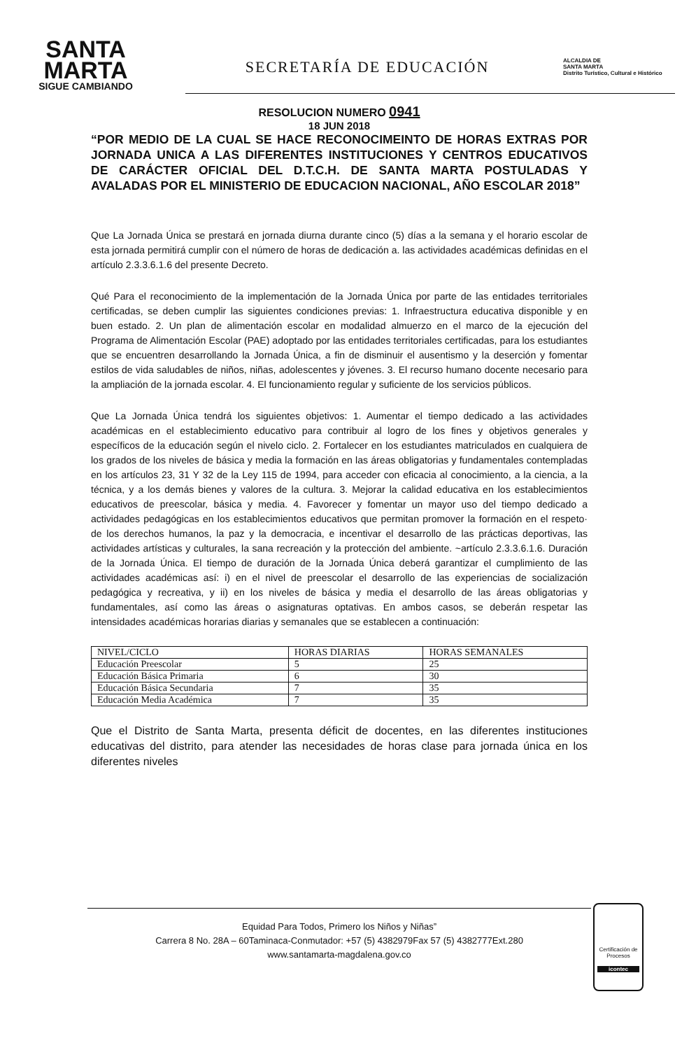SANTA
MARTA
SIGUE CAMBIANDO
SECRETARÍA DE EDUCACIÓN
ALCALDIA DE
SANTA MARTA
Distrito Turístico, Cultural e Histórico
RESOLUCION NUMERO 0941
18 JUN 2018
“POR MEDIO DE LA CUAL SE HACE RECONOCIMEINTO DE HORAS EXTRAS POR JORNADA UNICA A LAS DIFERENTES INSTITUCIONES Y CENTROS EDUCATIVOS DE CARÁCTER OFICIAL DEL D.T.C.H. DE SANTA MARTA POSTULADAS Y AVALADAS POR EL MINISTERIO DE EDUCACION NACIONAL, AÑO ESCOLAR 2018”
Que La Jornada Única se prestará en jornada diurna durante cinco (5) días a la semana y el horario escolar de esta jornada permitirá cumplir con el número de horas de dedicación a. las actividades académicas definidas en el artículo 2.3.3.6.1.6 del presente Decreto.
Qué Para el reconocimiento de la implementación de la Jornada Única por parte de las entidades territoriales certificadas, se deben cumplir las siguientes condiciones previas: 1. Infraestructura educativa disponible y en buen estado. 2. Un plan de alimentación escolar en modalidad almuerzo en el marco de la ejecución del Programa de Alimentación Escolar (PAE) adoptado por las entidades territoriales certificadas, para los estudiantes que se encuentren desarrollando la Jornada Única, a fin de disminuir el ausentismo y la deserción y fomentar estilos de vida saludables de niños, niñas, adolescentes y jóvenes. 3. El recurso humano docente necesario para la ampliación de la jornada escolar. 4. El funcionamiento regular y suficiente de los servicios públicos.
Que La Jornada Única tendrá los siguientes objetivos: 1. Aumentar el tiempo dedicado a las actividades académicas en el establecimiento educativo para contribuir al logro de los fines y objetivos generales y específicos de la educación según el nivelo ciclo. 2. Fortalecer en los estudiantes matriculados en cualquiera de los grados de los niveles de básica y media la formación en las áreas obligatorias y fundamentales contempladas en los artículos 23, 31 Y 32 de la Ley 115 de 1994, para acceder con eficacia al conocimiento, a la ciencia, a la técnica, y a los demás bienes y valores de la cultura. 3. Mejorar la calidad educativa en los establecimientos educativos de preescolar, básica y media. 4. Favorecer y fomentar un mayor uso del tiempo dedicado a actividades pedagógicas en los establecimientos educativos que permitan promover la formación en el respeto· de los derechos humanos, la paz y la democracia, e incentivar el desarrollo de las prácticas deportivas, las actividades artísticas y culturales, la sana recreación y la protección del ambiente. ~artículo 2.3.3.6.1.6. Duración de la Jornada Única. El tiempo de duración de la Jornada Única deberá garantizar el cumplimiento de las actividades académicas así: i) en el nivel de preescolar el desarrollo de las experiencias de socialización pedagógica y recreativa, y ii) en los niveles de básica y media el desarrollo de las áreas obligatorias y fundamentales, así como las áreas o asignaturas optativas. En ambos casos, se deberán respetar las intensidades académicas horarias diarias y semanales que se establecen a continuación:
| NIVEL/CICLO | HORAS DIARIAS | HORAS SEMANALES |
| Educación Preescolar | 5 | 25 |
| Educación Básica Primaria | 6 | 30 |
| Educación Básica Secundaria | 7 | 35 |
| Educación Media Académica | 7 | 35 |
Que el Distrito de Santa Marta, presenta déficit de docentes, en las diferentes instituciones educativas del distrito, para atender las necesidades de horas clase para jornada única en los diferentes niveles
Equidad Para Todos, Primero los Niños y Niñas”
Carrera 8 No. 28A – 60Taminaca-Conmutador: +57 (5) 4382979Fax 57 (5) 4382777Ext.280
www.santamarta-magdalena.gov.co
Certificación de Procesos
icontec